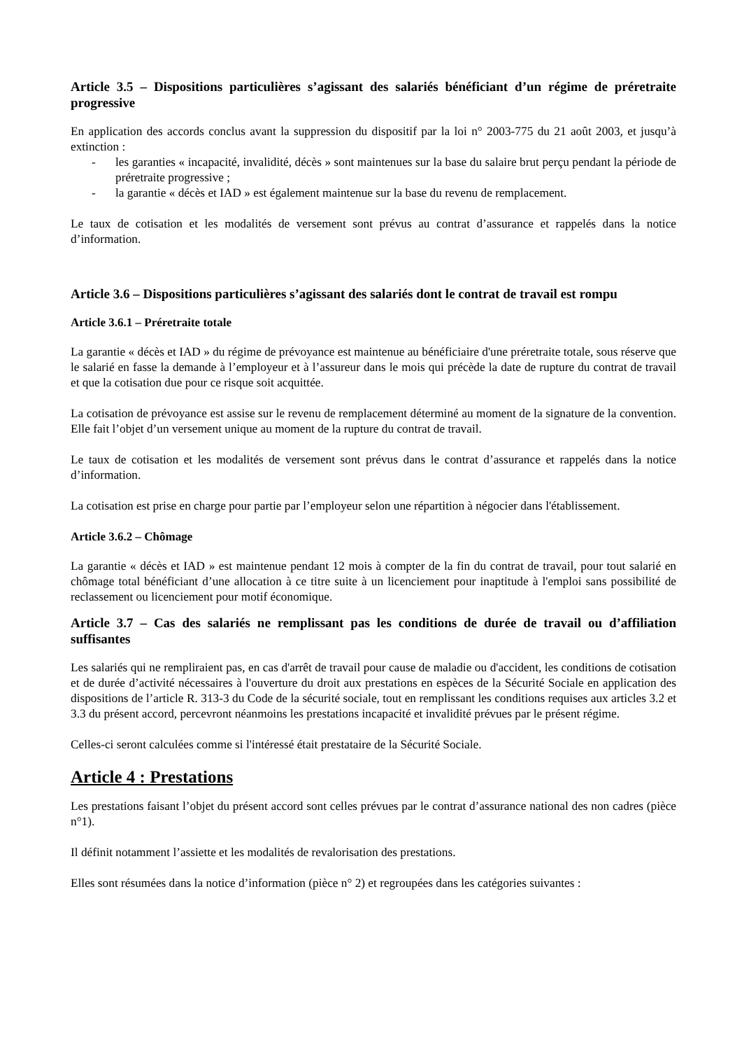Article 3.5 – Dispositions particulières s’agissant des salariés bénéficiant d’un régime de préretraite progressive
En application des accords conclus avant la suppression du dispositif par la loi n° 2003-775 du 21 août 2003, et jusqu’à extinction :
- les garanties « incapacité, invalidité, décès » sont maintenues sur la base du salaire brut perçu pendant la période de préretraite progressive ;
- la garantie « décès et IAD » est également maintenue sur la base du revenu de remplacement.
Le taux de cotisation et les modalités de versement sont prévus au contrat d’assurance et rappelés dans la notice d’information.
Article 3.6 – Dispositions particulières s’agissant des salariés dont le contrat de travail est rompu
Article 3.6.1 – Préretraite totale
La garantie « décès et IAD » du régime de prévoyance est maintenue au bénéficiaire d'une préretraite totale, sous réserve que le salarié en fasse la demande à l’employeur et à l’assureur dans le mois qui précède la date de rupture du contrat de travail et que la cotisation due pour ce risque soit acquittée.
La cotisation de prévoyance est assise sur le revenu de remplacement déterminé au moment de la signature de la convention. Elle fait l’objet d’un versement unique au moment de la rupture du contrat de travail.
Le taux de cotisation et les modalités de versement sont prévus dans le contrat d’assurance et rappelés dans la notice d’information.
La cotisation est prise en charge pour partie par l’employeur selon une répartition à négocier dans l'établissement.
Article 3.6.2 – Chômage
La garantie « décès et IAD » est maintenue pendant 12 mois à compter de la fin du contrat de travail, pour tout salarié en chômage total bénéficiant d’une allocation à ce titre suite à un licenciement pour inaptitude à l'emploi sans possibilité de reclassement ou licenciement pour motif économique.
Article 3.7 – Cas des salariés ne remplissant pas les conditions de durée de travail ou d’affiliation suffisantes
Les salariés qui ne rempliraient pas, en cas d'arrêt de travail pour cause de maladie ou d'accident, les conditions de cotisation et de durée d’activité nécessaires à l'ouverture du droit aux prestations en espèces de la Sécurité Sociale en application des dispositions de l’article R. 313-3 du Code de la sécurité sociale, tout en remplissant les conditions requises aux articles 3.2 et 3.3 du présent accord, percevront néanmoins les prestations incapacité et invalidité prévues par le présent régime.
Celles-ci seront calculées comme si l'intéressé était prestataire de la Sécurité Sociale.
Article 4 : Prestations
Les prestations faisant l’objet du présent accord sont celles prévues par le contrat d’assurance national des non cadres (pièce n°1).
Il définit notamment l’assiette et les modalités de revalorisation des prestations.
Elles sont résumées dans la notice d’information (pièce n° 2) et regroupées dans les catégories suivantes :